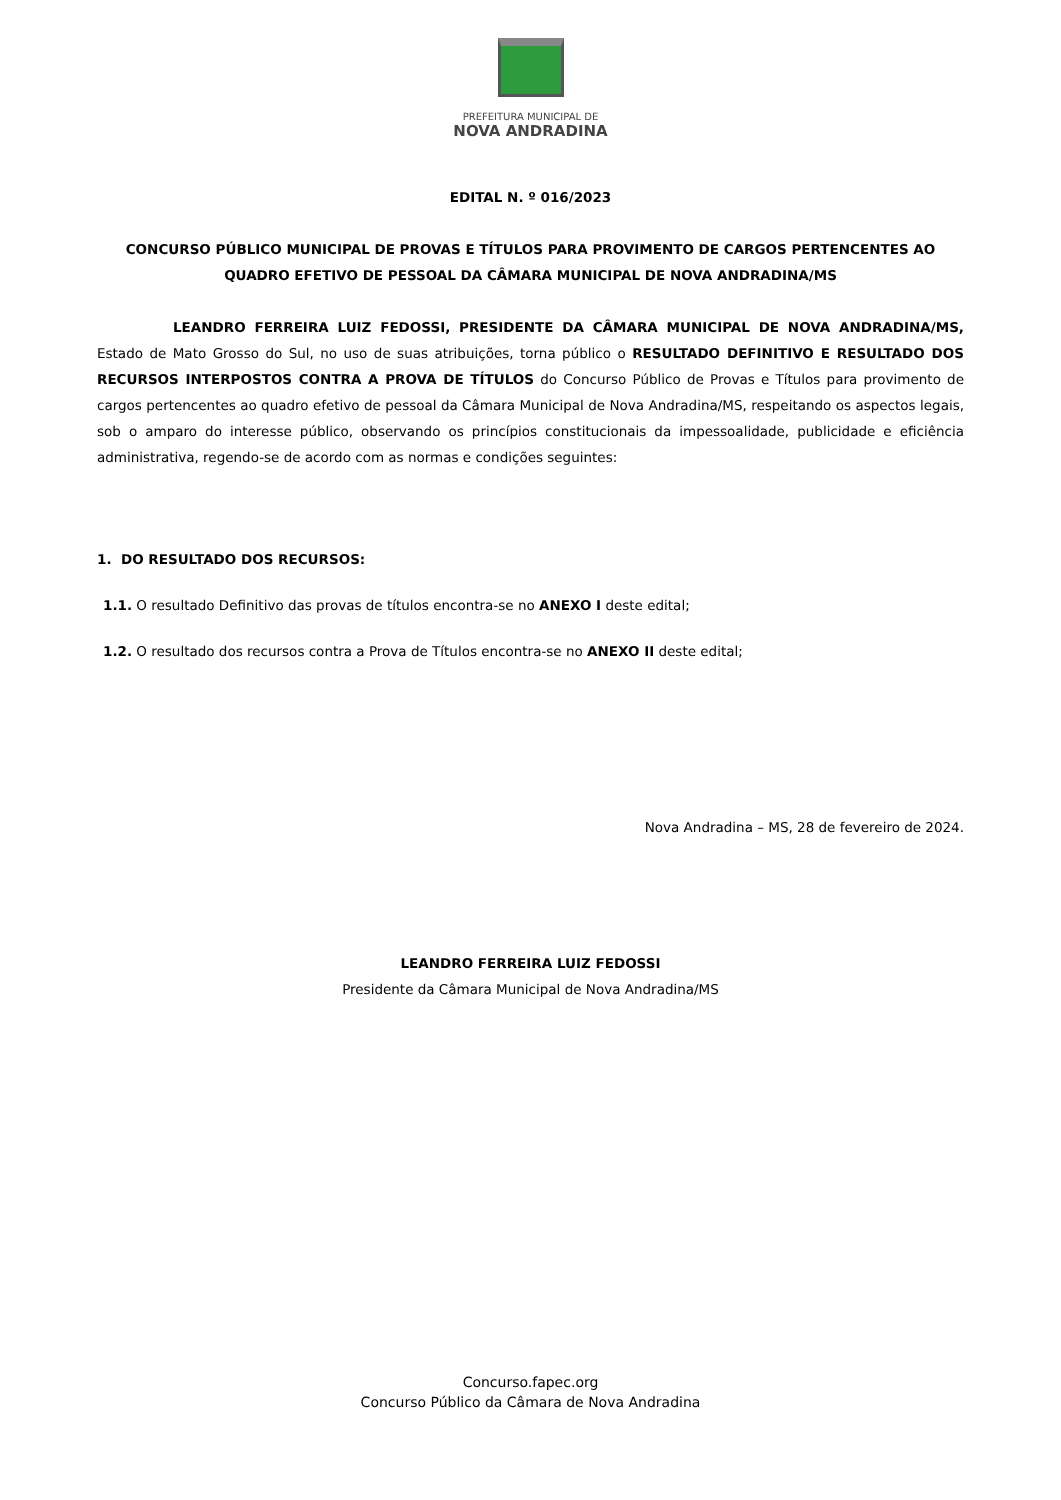PREFEITURA MUNICIPAL DE
NOVA ANDRADINA
EDITAL N. º 016/2023
CONCURSO PÚBLICO MUNICIPAL DE PROVAS E TÍTULOS PARA PROVIMENTO DE CARGOS PERTENCENTES AO QUADRO EFETIVO DE PESSOAL DA CÂMARA MUNICIPAL DE NOVA ANDRADINA/MS
LEANDRO FERREIRA LUIZ FEDOSSI, PRESIDENTE DA CÂMARA MUNICIPAL DE NOVA ANDRADINA/MS, Estado de Mato Grosso do Sul, no uso de suas atribuições, torna público o RESULTADO DEFINITIVO E RESULTADO DOS RECURSOS INTERPOSTOS CONTRA A PROVA DE TÍTULOS do Concurso Público de Provas e Títulos para provimento de cargos pertencentes ao quadro efetivo de pessoal da Câmara Municipal de Nova Andradina/MS, respeitando os aspectos legais, sob o amparo do interesse público, observando os princípios constitucionais da impessoalidade, publicidade e eficiência administrativa, regendo-se de acordo com as normas e condições seguintes:
1. DO RESULTADO DOS RECURSOS:
1.1. O resultado Definitivo das provas de títulos encontra-se no ANEXO I deste edital;
1.2. O resultado dos recursos contra a Prova de Títulos encontra-se no ANEXO II deste edital;
Nova Andradina – MS, 28 de fevereiro de 2024.
LEANDRO FERREIRA LUIZ FEDOSSI
Presidente da Câmara Municipal de Nova Andradina/MS
Concurso.fapec.org
Concurso Público da Câmara de Nova Andradina